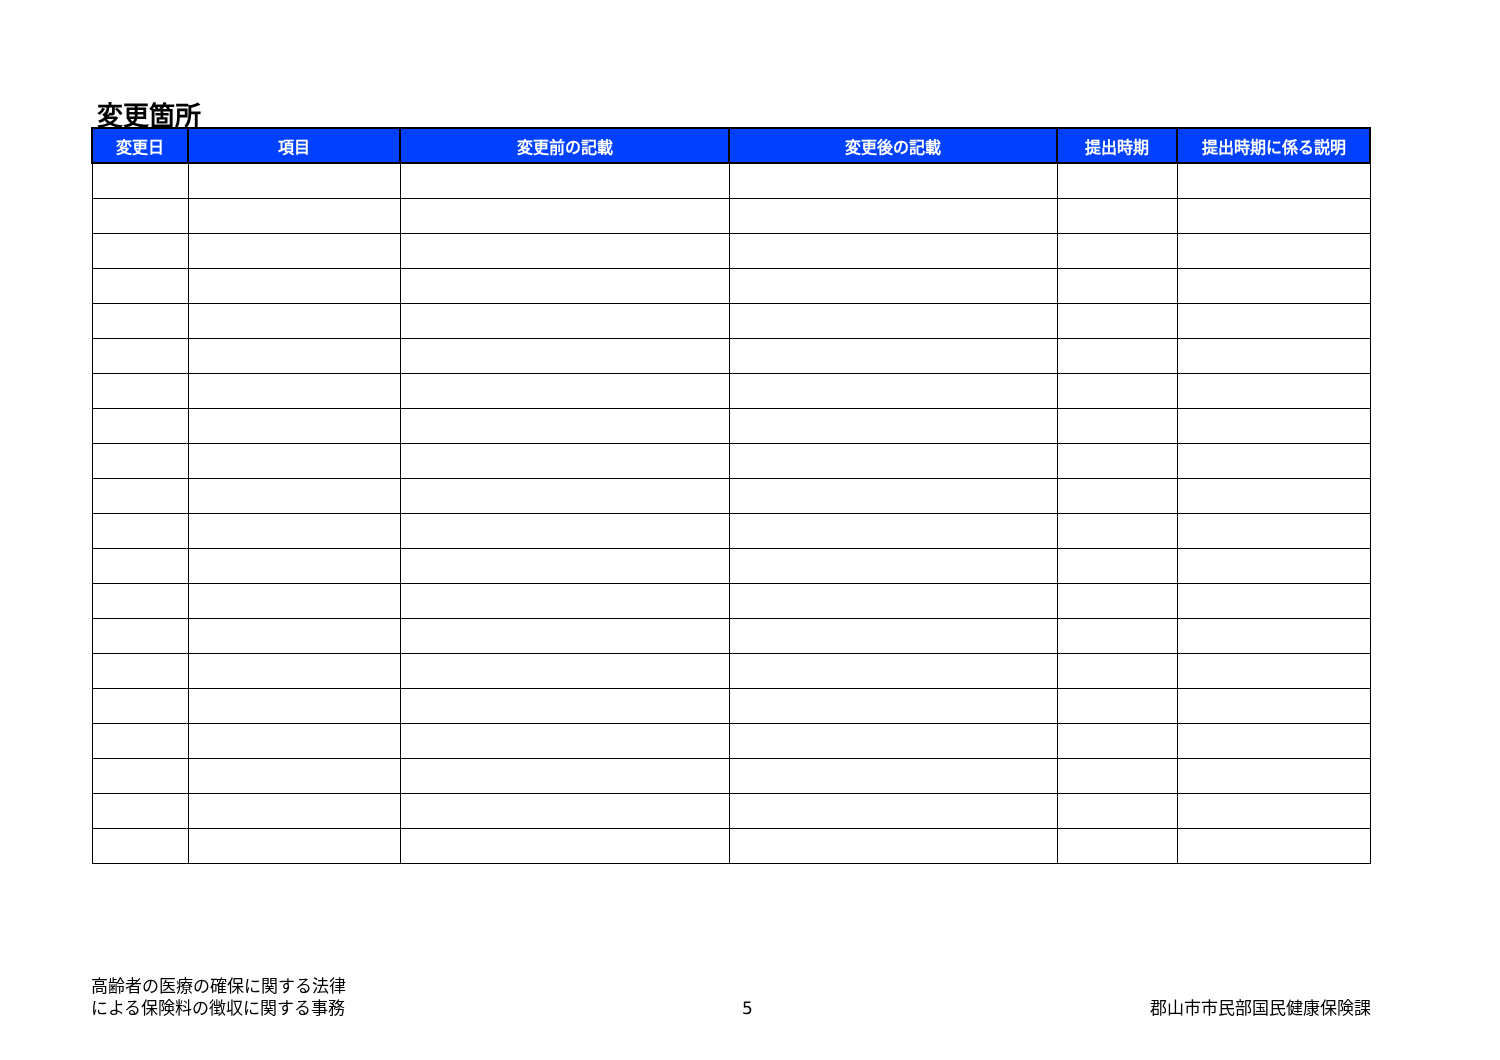変更箇所
| 変更日 | 項目 | 変更前の記載 | 変更後の記載 | 提出時期 | 提出時期に係る説明 |
| --- | --- | --- | --- | --- | --- |
高齢者の医療の確保に関する法律
による保険料の徴収に関する事務
5 郡山市市民部国民健康保険課